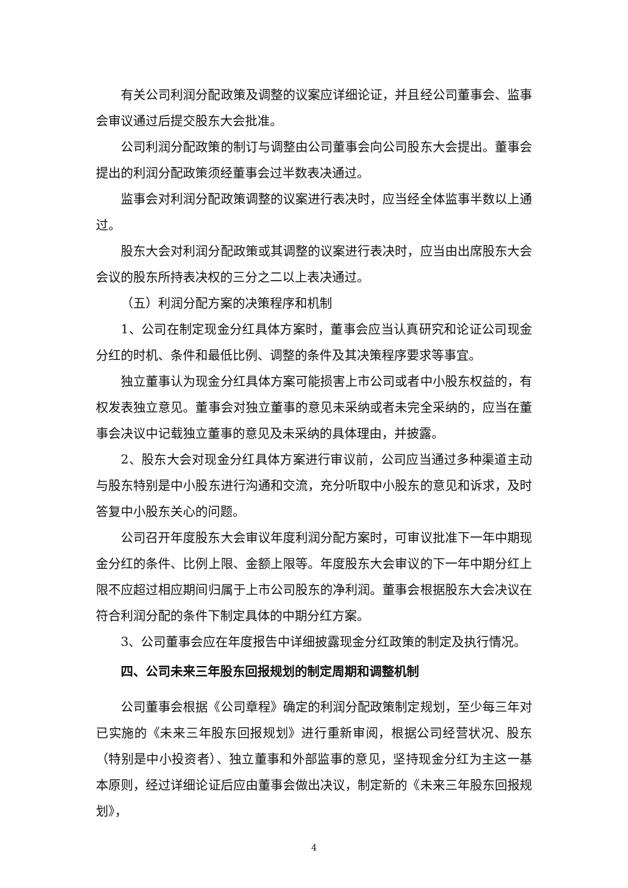有关公司利润分配政策及调整的议案应详细论证，并且经公司董事会、监事会审议通过后提交股东大会批准。
公司利润分配政策的制订与调整由公司董事会向公司股东大会提出。董事会提出的利润分配政策须经董事会过半数表决通过。
监事会对利润分配政策调整的议案进行表决时，应当经全体监事半数以上通过。
股东大会对利润分配政策或其调整的议案进行表决时，应当由出席股东大会会议的股东所持表决权的三分之二以上表决通过。
（五）利润分配方案的决策程序和机制
1、公司在制定现金分红具体方案时，董事会应当认真研究和论证公司现金分红的时机、条件和最低比例、调整的条件及其决策程序要求等事宜。
独立董事认为现金分红具体方案可能损害上市公司或者中小股东权益的，有权发表独立意见。董事会对独立董事的意见未采纳或者未完全采纳的，应当在董事会决议中记载独立董事的意见及未采纳的具体理由，并披露。
2、股东大会对现金分红具体方案进行审议前，公司应当通过多种渠道主动与股东特别是中小股东进行沟通和交流，充分听取中小股东的意见和诉求，及时答复中小股东关心的问题。
公司召开年度股东大会审议年度利润分配方案时，可审议批准下一年中期现金分红的条件、比例上限、金额上限等。年度股东大会审议的下一年中期分红上限不应超过相应期间归属于上市公司股东的净利润。董事会根据股东大会决议在符合利润分配的条件下制定具体的中期分红方案。
3、公司董事会应在年度报告中详细披露现金分红政策的制定及执行情况。
四、公司未来三年股东回报规划的制定周期和调整机制
公司董事会根据《公司章程》确定的利润分配政策制定规划，至少每三年对已实施的《未来三年股东回报规划》进行重新审阅，根据公司经营状况、股东（特别是中小投资者）、独立董事和外部监事的意见，坚持现金分红为主这一基本原则，经过详细论证后应由董事会做出决议，制定新的《未来三年股东回报规划》，
4